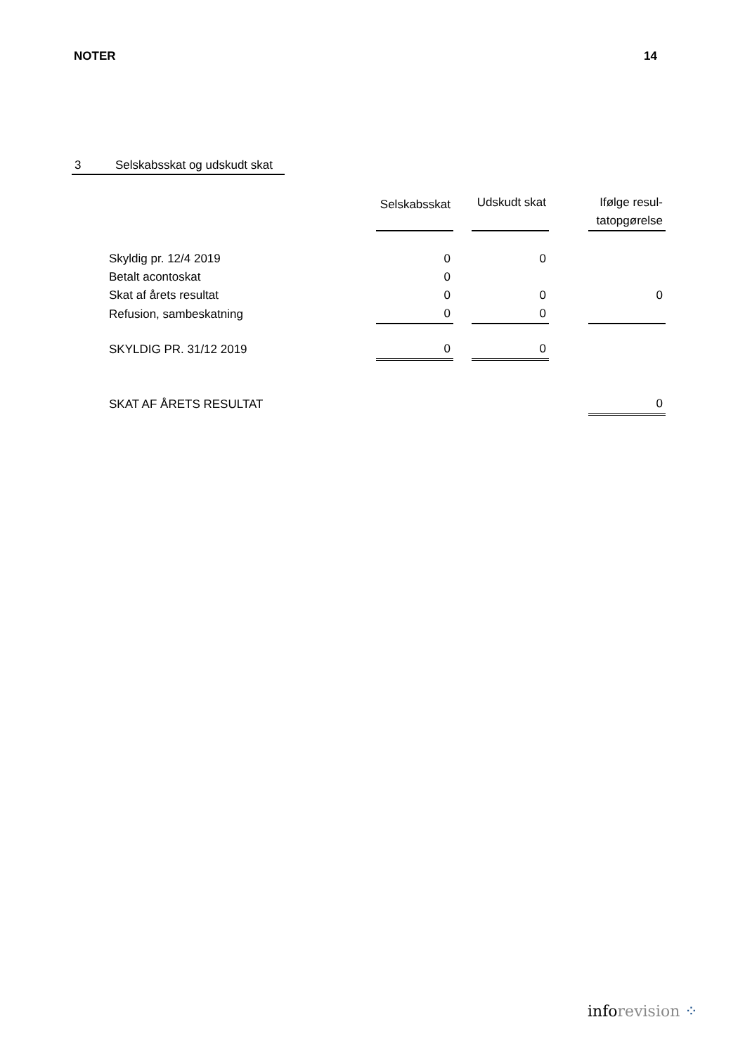NOTER 14
3 Selskabsskat og udskudt skat
| | Selskabsskat | | Udskudt skat | | Ifølge resul- |
| --- | --- | --- | --- | --- | --- |
| | | | | | tatopgørelse |
| Skyldig pr. 12/4 2019 | 0 | | 0 | | |
| Betalt acontoskat | 0 | | | | |
| Skat af årets resultat | 0 | | 0 | | 0 |
| Refusion, sambeskatning | 0 | | 0 | | |
| SKYLDIG PR. 31/12 2019 | 0 | | 0 | | |
| SKAT AF ÅRETS RESULTAT | | | | | 0 |
info revision ⁘